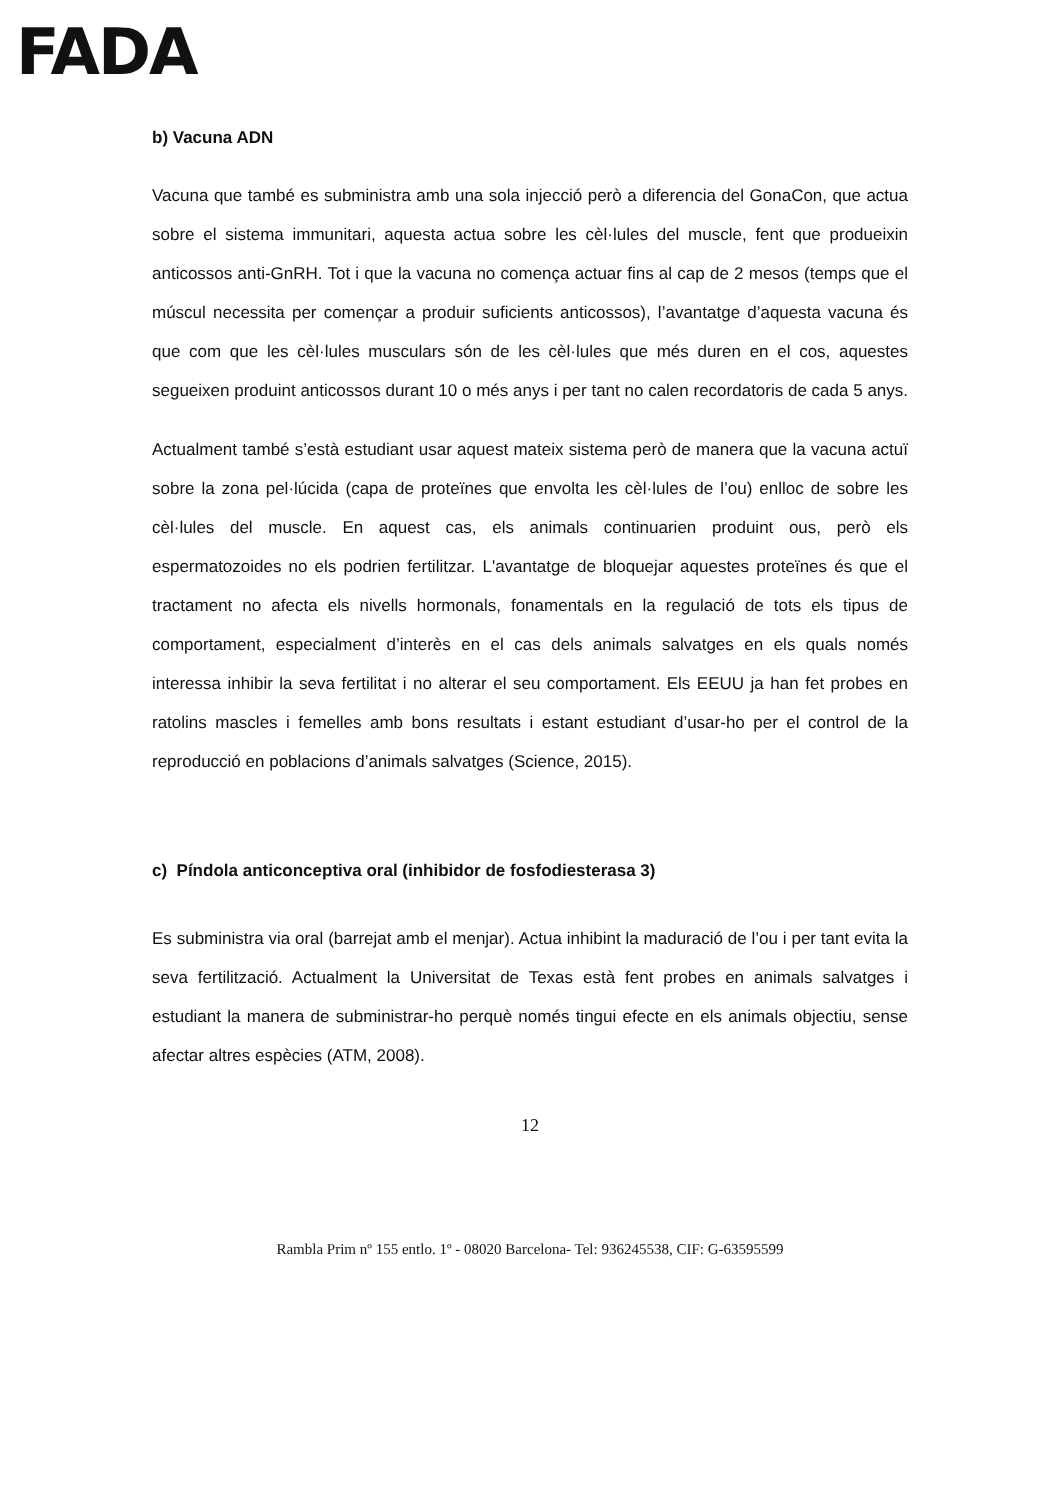FADA
b) Vacuna ADN
Vacuna que també es subministra amb una sola injecció però a diferencia del GonaCon, que actua sobre el sistema immunitari, aquesta actua sobre les cèl·lules del muscle, fent que produeixin anticossos anti-GnRH. Tot i que la vacuna no comença actuar fins al cap de 2 mesos (temps que el múscul necessita per començar a produir suficients anticossos), l’avantatge d’aquesta vacuna és que com que les cèl·lules musculars són de les cèl·lules que més duren en el cos, aquestes segueixen produint anticossos durant 10 o més anys i per tant no calen recordatoris de cada 5 anys.
Actualment també s’està estudiant usar aquest mateix sistema però de manera que la vacuna actuï sobre la zona pel·lúcida (capa de proteïnes que envolta les cèl·lules de l’ou) enlloc de sobre les cèl·lules del muscle. En aquest cas, els animals continuarien produint ous, però els espermatozoides no els podrien fertilitzar. L'avantatge de bloquejar aquestes proteïnes és que el tractament no afecta els nivells hormonals, fonamentals en la regulació de tots els tipus de comportament, especialment d’interès en el cas dels animals salvatges en els quals només interessa inhibir la seva fertilitat i no alterar el seu comportament. Els EEUU ja han fet probes en ratolins mascles i femelles amb bons resultats i estant estudiant d’usar-ho per el control de la reproducció en poblacions d’animals salvatges (Science, 2015).
c) Píndola anticonceptiva oral (inhibidor de fosfodiesterasa 3)
Es subministra via oral (barrejat amb el menjar). Actua inhibint la maduració de l’ou i per tant evita la seva fertilització. Actualment la Universitat de Texas està fent probes en animals salvatges i estudiant la manera de subministrar-ho perquè només tingui efecte en els animals objectiu, sense afectar altres espècies (ATM, 2008).
12
Rambla Prim nº 155 entlo. 1º - 08020 Barcelona- Tel: 936245538, CIF: G-63595599